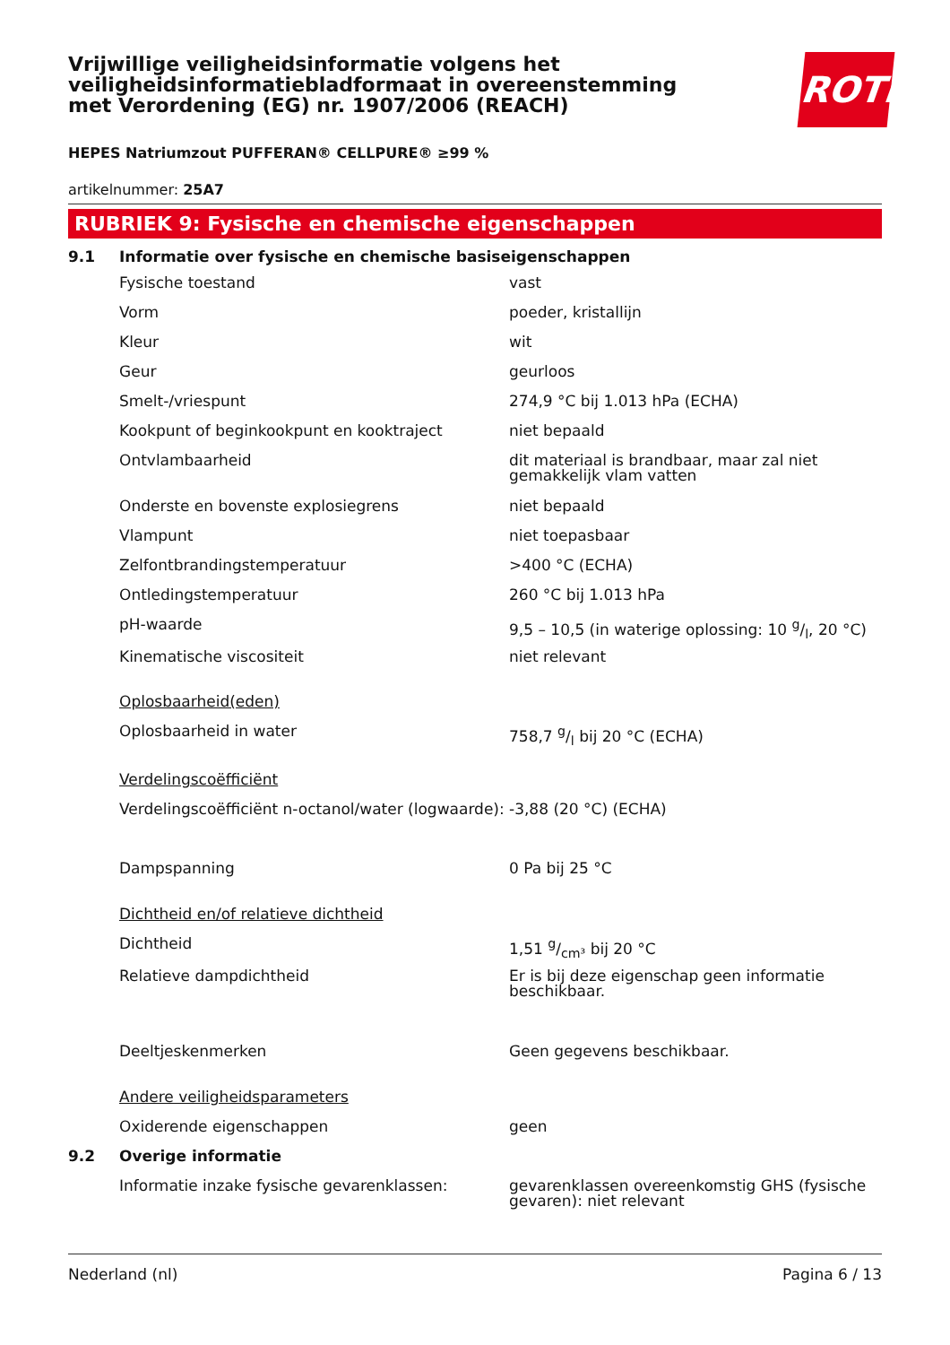Vrijwillige veiligheidsinformatie volgens het veiligheidsinformatiebladformaat in overeenstemming met Verordening (EG) nr. 1907/2006 (REACH)
ROTH
HEPES Natriumzout PUFFERAN® CELLPURE® ≥99 %
artikelnummer: 25A7
RUBRIEK 9: Fysische en chemische eigenschappen
| 9.1 | Informatie over fysische en chemische basiseigenschappen | |
| | Fysische toestand | vast |
| | Vorm | poeder, kristallijn |
| | Kleur | wit |
| | Geur | geurloos |
| | Smelt-/vriespunt | 274,9 °C bij 1.013 hPa (ECHA) |
| | Kookpunt of beginkookpunt en kooktraject | niet bepaald |
| | Ontvlambaarheid | dit materiaal is brandbaar, maar zal niet gemakkelijk vlam vatten |
| | Onderste en bovenste explosiegrens | niet bepaald |
| | Vlampunt | niet toepasbaar |
| | Zelfontbrandingstemperatuur | >400 °C (ECHA) |
| | Ontledingstemperatuur | 260 °C bij 1.013 hPa |
| | pH-waarde | 9,5 – 10,5 (in waterige oplossing: 10 g/l, 20 °C) |
| | Kinematische viscositeit | niet relevant |
| | Oplosbaarheid(eden) | |
| | Oplosbaarheid in water | 758,7 g/l bij 20 °C (ECHA) |
| | Verdelingscoëfficiënt | |
| | Verdelingscoëfficiënt n-octanol/water (logwaarde): | -3,88 (20 °C) (ECHA) |
| | Dampspanning | 0 Pa bij 25 °C |
| | Dichtheid en/of relatieve dichtheid | |
| | Dichtheid | 1,51 g/cm³ bij 20 °C |
| | Relatieve dampdichtheid | Er is bij deze eigenschap geen informatie beschikbaar. |
| | Deeltjeskenmerken | Geen gegevens beschikbaar. |
| | Andere veiligheidsparameters | |
| | Oxiderende eigenschappen | geen |
| 9.2 | Overige informatie | |
| | Informatie inzake fysische gevarenklassen: | gevarenklassen overeenkomstig GHS (fysische gevaren): niet relevant |
Nederland (nl) Pagina 6 / 13